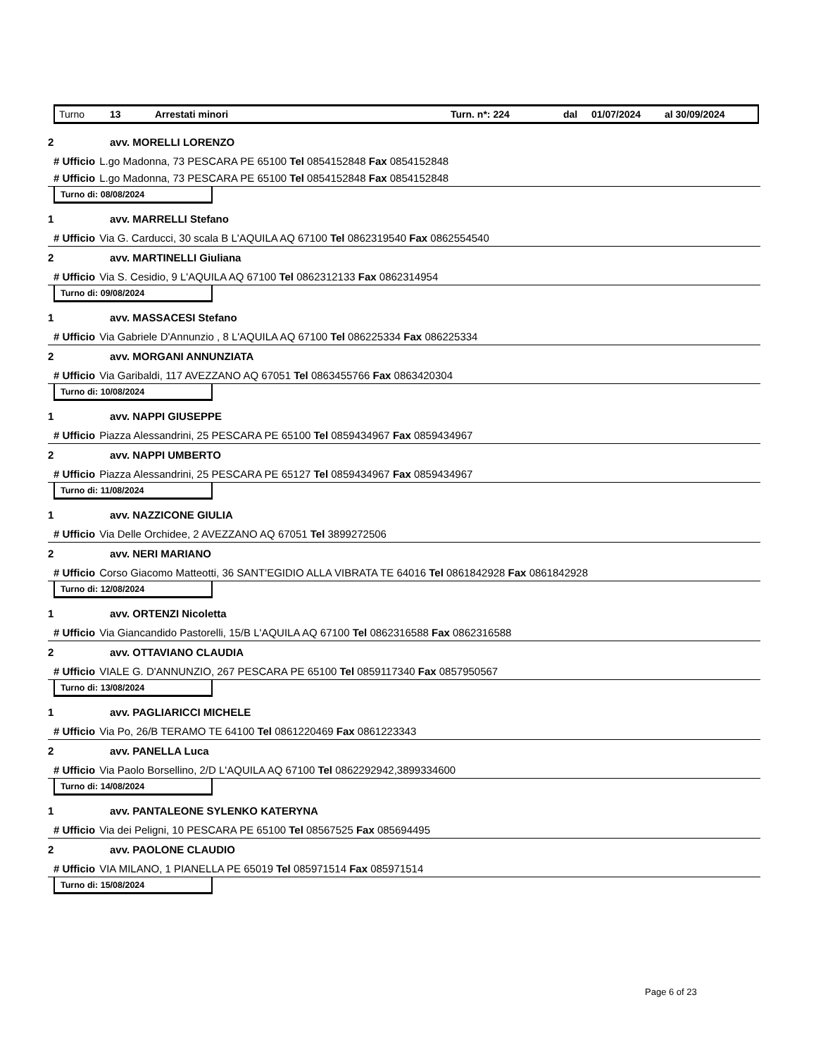Turno 13 Arrestati minori Turn. n*: 224 dal 01/07/2024 al 30/09/2024
2 avv. MORELLI LORENZO
# Ufficio L.go Madonna, 73 PESCARA PE 65100 Tel 0854152848 Fax 0854152848
# Ufficio L.go Madonna, 73 PESCARA PE 65100 Tel 0854152848 Fax 0854152848
Turno di: 08/08/2024
1 avv. MARRELLI Stefano
# Ufficio Via G. Carducci, 30 scala B L'AQUILA AQ 67100 Tel 0862319540 Fax 0862554540
2 avv. MARTINELLI Giuliana
# Ufficio Via S. Cesidio, 9 L'AQUILA AQ 67100 Tel 0862312133 Fax 0862314954
Turno di: 09/08/2024
1 avv. MASSACESI Stefano
# Ufficio Via Gabriele D'Annunzio , 8 L'AQUILA AQ 67100 Tel 086225334 Fax 086225334
2 avv. MORGANI ANNUNZIATA
# Ufficio Via Garibaldi, 117 AVEZZANO AQ 67051 Tel 0863455766 Fax 0863420304
Turno di: 10/08/2024
1 avv. NAPPI GIUSEPPE
# Ufficio Piazza Alessandrini, 25 PESCARA PE 65100 Tel 0859434967 Fax 0859434967
2 avv. NAPPI UMBERTO
# Ufficio Piazza Alessandrini, 25 PESCARA PE 65127 Tel 0859434967 Fax 0859434967
Turno di: 11/08/2024
1 avv. NAZZICONE GIULIA
# Ufficio Via Delle Orchidee, 2 AVEZZANO AQ 67051 Tel 3899272506
2 avv. NERI MARIANO
# Ufficio Corso Giacomo Matteotti, 36 SANT'EGIDIO ALLA VIBRATA TE 64016 Tel 0861842928 Fax 0861842928
Turno di: 12/08/2024
1 avv. ORTENZI Nicoletta
# Ufficio Via Giancandido Pastorelli, 15/B L'AQUILA AQ 67100 Tel 0862316588 Fax 0862316588
2 avv. OTTAVIANO CLAUDIA
# Ufficio VIALE G. D'ANNUNZIO, 267 PESCARA PE 65100 Tel 0859117340 Fax 0857950567
Turno di: 13/08/2024
1 avv. PAGLIARICCI MICHELE
# Ufficio Via Po, 26/B TERAMO TE 64100 Tel 0861220469 Fax 0861223343
2 avv. PANELLA Luca
# Ufficio Via Paolo Borsellino, 2/D L'AQUILA AQ 67100 Tel 0862292942,3899334600
Turno di: 14/08/2024
1 avv. PANTALEONE SYLENKO KATERYNA
# Ufficio Via dei Peligni, 10 PESCARA PE 65100 Tel 08567525 Fax 085694495
2 avv. PAOLONE CLAUDIO
# Ufficio VIA MILANO, 1 PIANELLA PE 65019 Tel 085971514 Fax 085971514
Turno di: 15/08/2024
Page 6 of 23